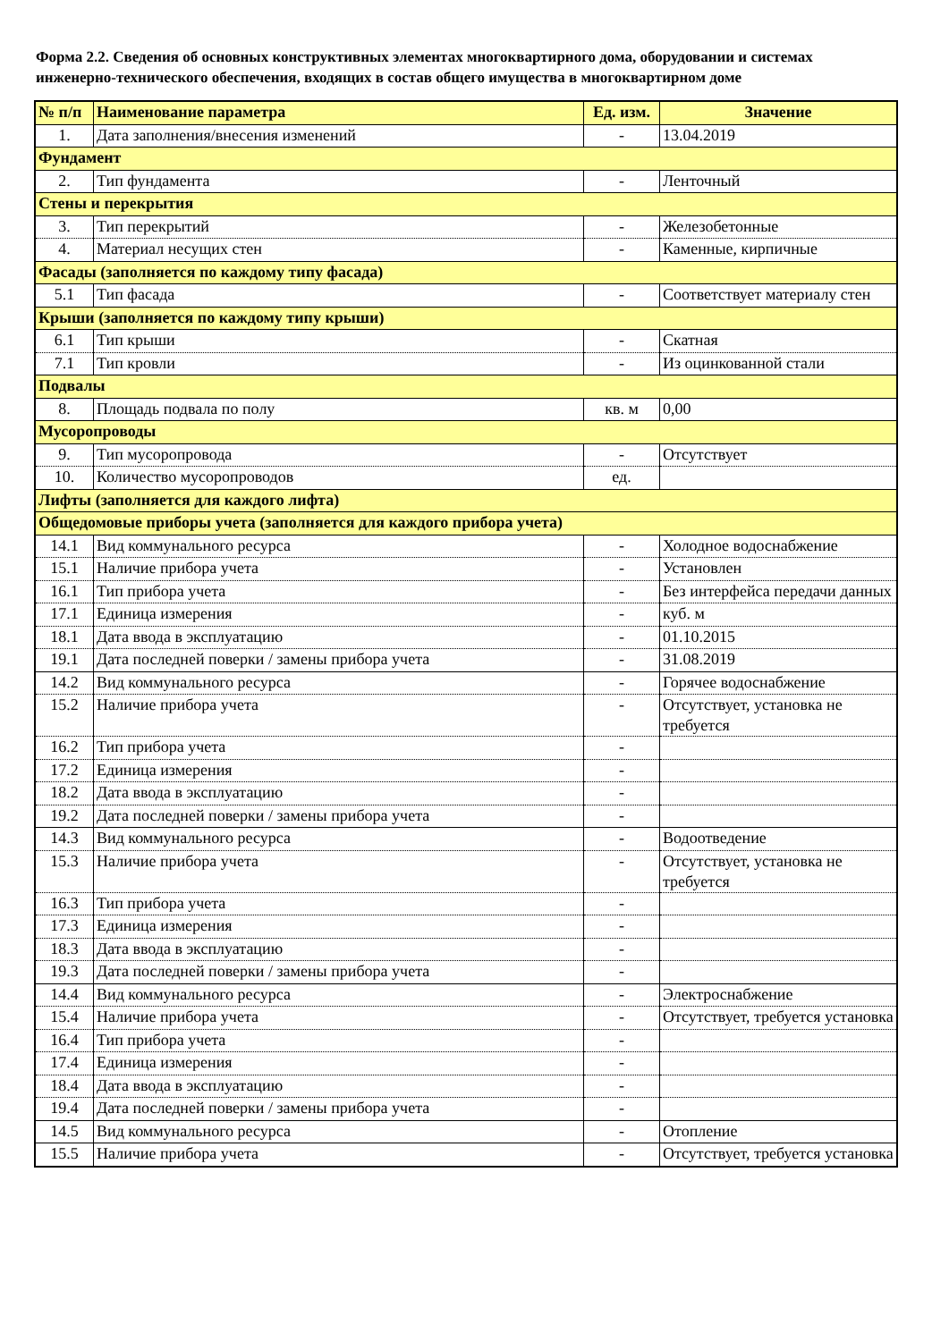Форма 2.2. Сведения об основных конструктивных элементах многоквартирного дома, оборудовании и системах инженерно-технического обеспечения, входящих в состав общего имущества в многоквартирном доме
| № п/п | Наименование параметра | Ед. изм. | Значение |
| --- | --- | --- | --- |
| 1. | Дата заполнения/внесения изменений | - | 13.04.2019 |
| Фундамент | | | |
| 2. | Тип фундамента | - | Ленточный |
| Стены и перекрытия | | | |
| 3. | Тип перекрытий | - | Железобетонные |
| 4. | Материал несущих стен | - | Каменные, кирпичные |
| Фасады (заполняется по каждому типу фасада) | | | |
| 5.1 | Тип фасада | - | Соответствует материалу стен |
| Крыши (заполняется по каждому типу крыши) | | | |
| 6.1 | Тип крыши | - | Скатная |
| 7.1 | Тип кровли | - | Из оцинкованной стали |
| Подвалы | | | |
| 8. | Площадь подвала по полу | кв. м | 0,00 |
| Мусоропроводы | | | |
| 9. | Тип мусоропровода | - | Отсутствует |
| 10. | Количество мусоропроводов | ед. | |
| Лифты (заполняется для каждого лифта) | | | |
| Общедомовые приборы учета (заполняется для каждого прибора учета) | | | |
| 14.1 | Вид коммунального ресурса | - | Холодное водоснабжение |
| 15.1 | Наличие прибора учета | - | Установлен |
| 16.1 | Тип прибора учета | - | Без интерфейса передачи данных |
| 17.1 | Единица измерения | - | куб. м |
| 18.1 | Дата ввода в эксплуатацию | - | 01.10.2015 |
| 19.1 | Дата последней поверки / замены прибора учета | - | 31.08.2019 |
| 14.2 | Вид коммунального ресурса | - | Горячее водоснабжение |
| 15.2 | Наличие прибора учета | - | Отсутствует, установка не требуется |
| 16.2 | Тип прибора учета | - | |
| 17.2 | Единица измерения | - | |
| 18.2 | Дата ввода в эксплуатацию | - | |
| 19.2 | Дата последней поверки / замены прибора учета | - | |
| 14.3 | Вид коммунального ресурса | - | Водоотведение |
| 15.3 | Наличие прибора учета | - | Отсутствует, установка не требуется |
| 16.3 | Тип прибора учета | - | |
| 17.3 | Единица измерения | - | |
| 18.3 | Дата ввода в эксплуатацию | - | |
| 19.3 | Дата последней поверки / замены прибора учета | - | |
| 14.4 | Вид коммунального ресурса | - | Электроснабжение |
| 15.4 | Наличие прибора учета | - | Отсутствует, требуется установка |
| 16.4 | Тип прибора учета | - | |
| 17.4 | Единица измерения | - | |
| 18.4 | Дата ввода в эксплуатацию | - | |
| 19.4 | Дата последней поверки / замены прибора учета | - | |
| 14.5 | Вид коммунального ресурса | - | Отопление |
| 15.5 | Наличие прибора учета | - | Отсутствует, требуется установка |